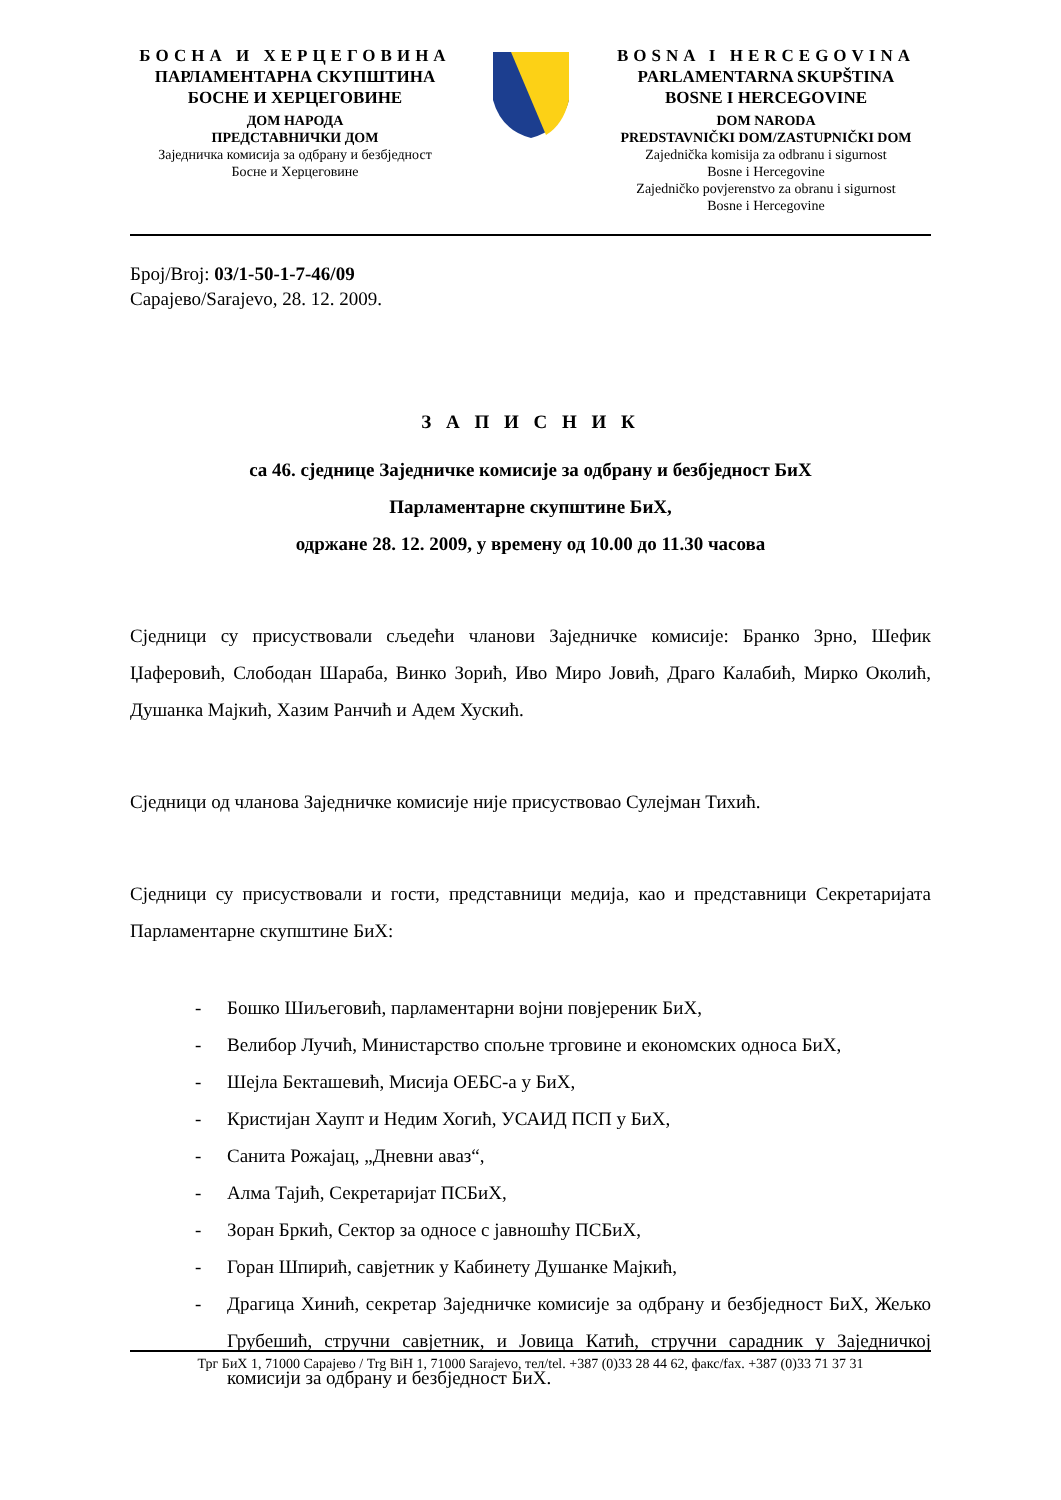БОСНА И ХЕРЦЕГОВИНА
ПАРЛАМЕНТАРНА СКУПШТИНА
БОСНЕ И ХЕРЦЕГОВИНЕ
ДОМ НАРОДА
ПРЕДСТАВНИЧКИ ДОМ
Заједничка комисија за одбрану и безбједност
Босне и Херцеговине
BOSNA I HERCEGOVINA
PARLAMENTARNA SKUPŠTINA
BOSNE I HERCEGOVINE
DOM NARODA
PREDSTAVNIČKI DOM/ZASTUPNIČKI DOM
Zajednička komisija za odbranu i sigurnost
Bosne i Hercegovine
Zajedničko povjerenstvo za obranu i sigurnost
Bosne i Hercegovine
Број/Broj: 03/1-50-1-7-46/09
Сарајево/Sarajevo, 28. 12. 2009.
З А П И С Н И К
са 46. сједнице Заједничке комисије за одбрану и безбједност БиХ
Парламентарне скупштине БиХ,
одржане 28. 12. 2009, у времену од 10.00 до 11.30 часова
Сједници су присуствовали сљедећи чланови Заједничке комисије: Бранко Зрно, Шефик Џаферовић, Слободан Шараба, Винко Зорић, Иво Миро Јовић, Драго Калабић, Мирко Околић, Душанка Мајкић, Хазим Ранчић и Адем Хускић.
Сједници од чланова Заједничке комисије није присуствовао Сулејман Тихић.
Сједници су присуствовали и гости, представници медија, као и представници Секретаријата Парламентарне скупштине БиХ:
- Бошко Шиљеговић, парламентарни војни повјереник БиХ,
- Велибор Лучић, Министарство спољне трговине и економских односа БиХ,
- Шејла Бекташевић, Мисија ОЕБС-а у БиХ,
- Кристијан Хаупт и Недим Хогић, УСАИД ПСП у БиХ,
- Санита Рожајац, „Дневни аваз“,
- Алма Тајић, Секретаријат ПСБиХ,
- Зоран Бркић, Сектор за односе с јавношћу ПСБиХ,
- Горан Шпирић, савјетник у Кабинету Душанке Мајкић,
- Драгица Хинић, секретар Заједничке комисије за одбрану и безбједност БиХ, Жељко Грубешић, стручни савјетник, и Јовица Катић, стручни сарадник у Заједничкој комисији за одбрану и безбједност БиХ.
Трг БиХ 1, 71000 Сарајево / Trg BiH 1, 71000 Sarajevo, тел/tel. +387 (0)33 28 44 62, факс/fax. +387 (0)33 71 37 31